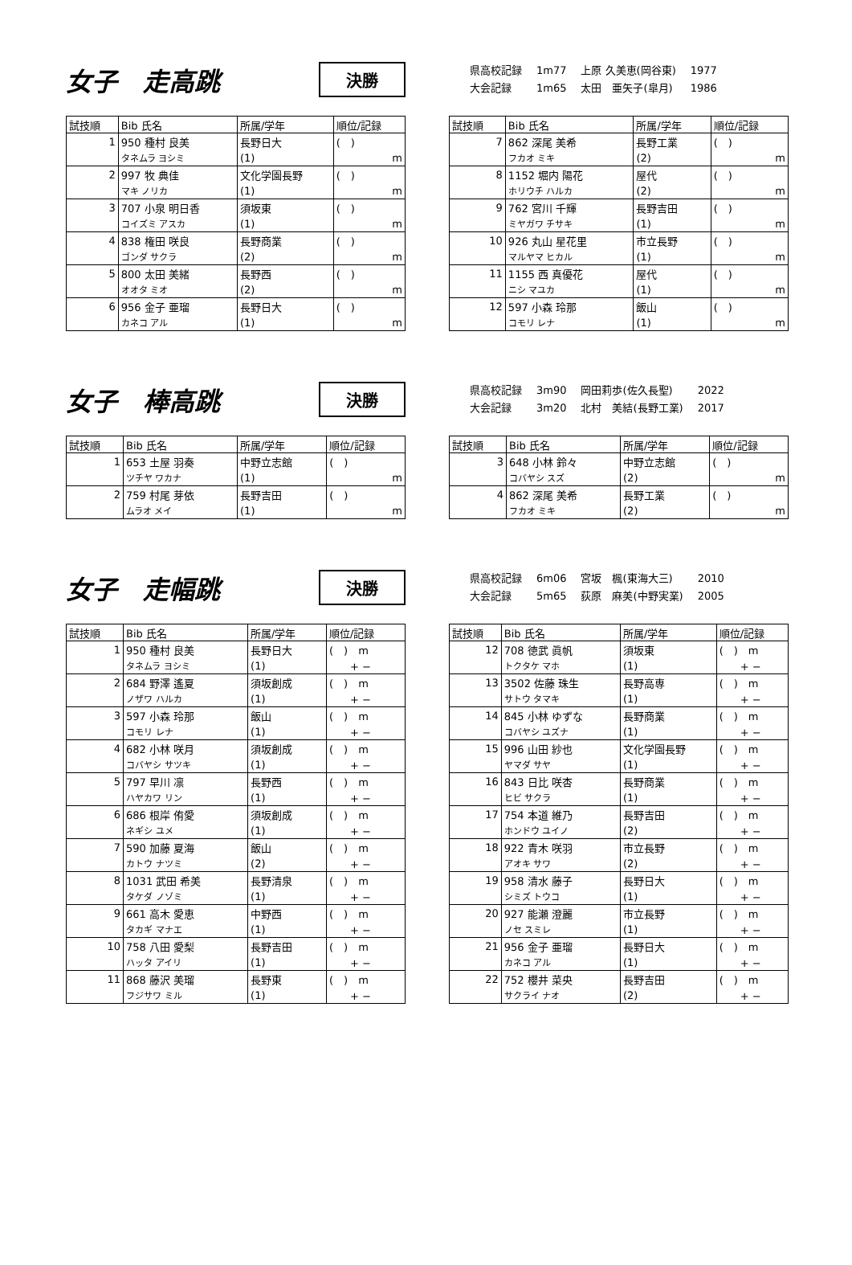女子　走高跳
決勝
| 県高校記録 | 1m77 | 上原 久美恵(岡谷東) | 1977 |
| 大会記録 | 1m65 | 太田 亜矢子(皐月) | 1986 |
| 試技順 | Bib 氏名 | 所属/学年 | 順位/記録 |
| --- | --- | --- | --- |
| 1 | 950 種村 良美 | 長野日大 | ( ) |
| | タネムラ ヨシミ | (1) | m |
| 2 | 997 牧 典佳 | 文化学園長野 | ( ) |
| | マキ ノリカ | (1) | m |
| 3 | 707 小泉 明日香 | 須坂東 | ( ) |
| | コイズミ アスカ | (1) | m |
| 4 | 838 権田 咲良 | 長野商業 | ( ) |
| | ゴンダ サクラ | (2) | m |
| 5 | 800 太田 美緒 | 長野西 | ( ) |
| | オオタ ミオ | (2) | m |
| 6 | 956 金子 亜瑠 | 長野日大 | ( ) |
| | カネコ アル | (1) | m |
| 試技順 | Bib 氏名 | 所属/学年 | 順位/記録 |
| --- | --- | --- | --- |
| 7 | 862 深尾 美希 | 長野工業 | ( ) |
| | フカオ ミキ | (2) | m |
| 8 | 1152 堀内 陽花 | 屋代 | ( ) |
| | ホリウチ ハルカ | (2) | m |
| 9 | 762 宮川 千輝 | 長野吉田 | ( ) |
| | ミヤガワ チサキ | (1) | m |
| 10 | 926 丸山 星花里 | 市立長野 | ( ) |
| | マルヤマ ヒカル | (1) | m |
| 11 | 1155 西 真優花 | 屋代 | ( ) |
| | ニシ マユカ | (1) | m |
| 12 | 597 小森 玲那 | 飯山 | ( ) |
| | コモリ レナ | (1) | m |
女子　棒高跳
決勝
| 県高校記録 | 3m90 | 岡田莉歩(佐久長聖) | 2022 |
| 大会記録 | 3m20 | 北村 美結(長野工業) | 2017 |
| 試技順 | Bib 氏名 | 所属/学年 | 順位/記録 |
| --- | --- | --- | --- |
| 1 | 653 土屋 羽奏 | 中野立志館 | ( ) |
| | ツチヤ ワカナ | (1) | m |
| 2 | 759 村尾 芽依 | 長野吉田 | ( ) |
| | ムラオ メイ | (1) | m |
| 試技順 | Bib 氏名 | 所属/学年 | 順位/記録 |
| --- | --- | --- | --- |
| 3 | 648 小林 鈴々 | 中野立志館 | ( ) |
| | コバヤシ スズ | (2) | m |
| 4 | 862 深尾 美希 | 長野工業 | ( ) |
| | フカオ ミキ | (2) | m |
女子　走幅跳
決勝
| 県高校記録 | 6m06 | 宮坂 楓(東海大三) | 2010 |
| 大会記録 | 5m65 | 荻原 麻美(中野実業) | 2005 |
| 試技順 | Bib 氏名 | 所属/学年 | 順位/記録 |
| --- | --- | --- | --- |
| 1 | 950 種村 良美 | 長野日大 | ( ) m |
| | タネムラ ヨシミ | (1) | + − |
| 2 | 684 野澤 遙夏 | 須坂創成 | ( ) m |
| | ノザワ ハルカ | (1) | + − |
| 3 | 597 小森 玲那 | 飯山 | ( ) m |
| | コモリ レナ | (1) | + − |
| 4 | 682 小林 咲月 | 須坂創成 | ( ) m |
| | コバヤシ サツキ | (1) | + − |
| 5 | 797 早川 凛 | 長野西 | ( ) m |
| | ハヤカワ リン | (1) | + − |
| 6 | 686 根岸 侑愛 | 須坂創成 | ( ) m |
| | ネギシ ユメ | (1) | + − |
| 7 | 590 加藤 夏海 | 飯山 | ( ) m |
| | カトウ ナツミ | (2) | + − |
| 8 | 1031 武田 希美 | 長野清泉 | ( ) m |
| | タケダ ノゾミ | (1) | + − |
| 9 | 661 高木 愛恵 | 中野西 | ( ) m |
| | タカギ マナエ | (1) | + − |
| 10 | 758 八田 愛梨 | 長野吉田 | ( ) m |
| | ハッタ アイリ | (1) | + − |
| 11 | 868 藤沢 美瑠 | 長野東 | ( ) m |
| | フジサワ ミル | (1) | + − |
| 試技順 | Bib 氏名 | 所属/学年 | 順位/記録 |
| --- | --- | --- | --- |
| 12 | 708 徳武 眞帆 | 須坂東 | ( ) m |
| | トクタケ マホ | (1) | + − |
| 13 | 3502 佐藤 珠生 | 長野高専 | ( ) m |
| | サトウ タマキ | (1) | + − |
| 14 | 845 小林 ゆずな | 長野商業 | ( ) m |
| | コバヤシ ユズナ | (1) | + − |
| 15 | 996 山田 紗也 | 文化学園長野 | ( ) m |
| | ヤマダ サヤ | (1) | + − |
| 16 | 843 日比 咲杏 | 長野商業 | ( ) m |
| | ヒビ サクラ | (1) | + − |
| 17 | 754 本道 維乃 | 長野吉田 | ( ) m |
| | ホンドウ ユイノ | (2) | + − |
| 18 | 922 青木 咲羽 | 市立長野 | ( ) m |
| | アオキ サワ | (2) | + − |
| 19 | 958 清水 藤子 | 長野日大 | ( ) m |
| | シミズ トウコ | (1) | + − |
| 20 | 927 能瀬 澄麗 | 市立長野 | ( ) m |
| | ノセ スミレ | (1) | + − |
| 21 | 956 金子 亜瑠 | 長野日大 | ( ) m |
| | カネコ アル | (1) | + − |
| 22 | 752 櫻井 菜央 | 長野吉田 | ( ) m |
| | サクライ ナオ | (2) | + − |